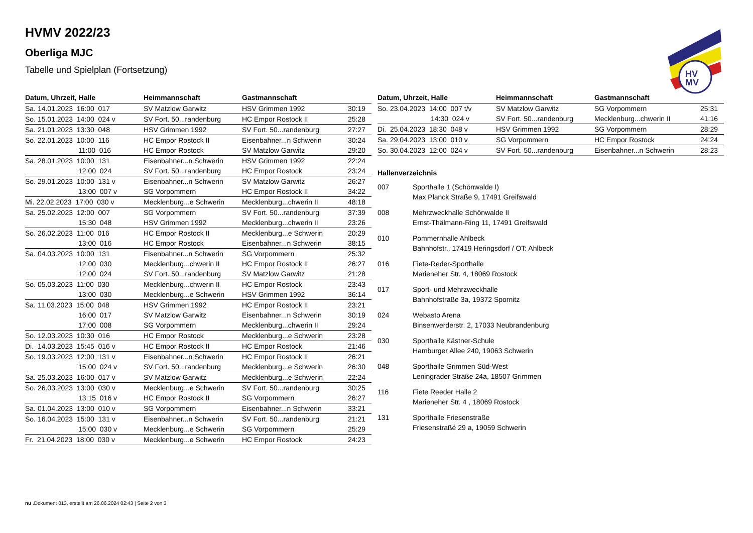HV
MV
HVMV 2022/23
Oberliga MJC
Tabelle und Spielplan (Fortsetzung)
| Datum, Uhrzeit, Halle | Heimmannschaft | Gastmannschaft | |
| --- | --- | --- | --- |
| Sa. 14.01.2023 16:00 017 | SV Matzlow Garwitz | HSV Grimmen 1992 | 30:19 |
| So. 15.01.2023 14:00 024 v | SV Fort. 50...randenburg | HC Empor Rostock II | 25:28 |
| Sa. 21.01.2023 13:30 048 | HSV Grimmen 1992 | SV Fort. 50...randenburg | 27:27 |
| So. 22.01.2023 10:00 116 | HC Empor Rostock II | Eisenbahner...n Schwerin | 30:24 |
| 11:00 016 | HC Empor Rostock | SV Matzlow Garwitz | 29:20 |
| Sa. 28.01.2023 10:00 131 | Eisenbahner...n Schwerin | HSV Grimmen 1992 | 22:24 |
| 12:00 024 | SV Fort. 50...randenburg | HC Empor Rostock | 23:24 |
| So. 29.01.2023 10:00 131 v | Eisenbahner...n Schwerin | SV Matzlow Garwitz | 26:27 |
| 13:00 007 v | SG Vorpommern | HC Empor Rostock II | 34:22 |
| Mi. 22.02.2023 17:00 030 v | Mecklenburg...e Schwerin | Mecklenburg...chwerin II | 48:18 |
| Sa. 25.02.2023 12:00 007 | SG Vorpommern | SV Fort. 50...randenburg | 37:39 |
| 15:30 048 | HSV Grimmen 1992 | Mecklenburg...chwerin II | 23:26 |
| So. 26.02.2023 11:00 016 | HC Empor Rostock II | Mecklenburg...e Schwerin | 20:29 |
| 13:00 016 | HC Empor Rostock | Eisenbahner...n Schwerin | 38:15 |
| Sa. 04.03.2023 10:00 131 | Eisenbahner...n Schwerin | SG Vorpommern | 25:32 |
| 12:00 030 | Mecklenburg...chwerin II | HC Empor Rostock II | 26:27 |
| 12:00 024 | SV Fort. 50...randenburg | SV Matzlow Garwitz | 21:28 |
| So. 05.03.2023 11:00 030 | Mecklenburg...chwerin II | HC Empor Rostock | 23:43 |
| 13:00 030 | Mecklenburg...e Schwerin | HSV Grimmen 1992 | 36:14 |
| Sa. 11.03.2023 15:00 048 | HSV Grimmen 1992 | HC Empor Rostock II | 23:21 |
| 16:00 017 | SV Matzlow Garwitz | Eisenbahner...n Schwerin | 30:19 |
| 17:00 008 | SG Vorpommern | Mecklenburg...chwerin II | 29:24 |
| So. 12.03.2023 10:30 016 | HC Empor Rostock | Mecklenburg...e Schwerin | 23:28 |
| Di. 14.03.2023 15:45 016 v | HC Empor Rostock II | HC Empor Rostock | 21:46 |
| So. 19.03.2023 12:00 131 v | Eisenbahner...n Schwerin | HC Empor Rostock II | 26:21 |
| 15:00 024 v | SV Fort. 50...randenburg | Mecklenburg...e Schwerin | 26:30 |
| Sa. 25.03.2023 16:00 017 v | SV Matzlow Garwitz | Mecklenburg...e Schwerin | 22:24 |
| So. 26.03.2023 13:00 030 v | Mecklenburg...e Schwerin | SV Fort. 50...randenburg | 30:25 |
| 13:15 016 v | HC Empor Rostock II | SG Vorpommern | 26:27 |
| Sa. 01.04.2023 13:00 010 v | SG Vorpommern | Eisenbahner...n Schwerin | 33:21 |
| So. 16.04.2023 15:00 131 v | Eisenbahner...n Schwerin | SV Fort. 50...randenburg | 21:21 |
| 15:00 030 v | Mecklenburg...e Schwerin | SG Vorpommern | 25:29 |
| Fr. 21.04.2023 18:00 030 v | Mecklenburg...e Schwerin | HC Empor Rostock | 24:23 |
| Datum, Uhrzeit, Halle | Heimmannschaft | Gastmannschaft | |
| --- | --- | --- | --- |
| So. 23.04.2023 14:00 007 t/v | SV Matzlow Garwitz | SG Vorpommern | 25:31 |
| 14:30 024 v | SV Fort. 50...randenburg | Mecklenburg...chwerin II | 41:16 |
| Di. 25.04.2023 18:30 048 v | HSV Grimmen 1992 | SG Vorpommern | 28:29 |
| Sa. 29.04.2023 13:00 010 v | SG Vorpommern | HC Empor Rostock | 24:24 |
| So. 30.04.2023 12:00 024 v | SV Fort. 50...randenburg | Eisenbahner...n Schwerin | 28:23 |
Hallenverzeichnis
007 Sporthalle 1 (Schönwalde I)
Max Planck Straße 9, 17491 Greifswald
008 Mehrzweckhalle Schönwalde II
Ernst-Thälmann-Ring 11, 17491 Greifswald
010 Pommernhalle Ahlbeck
Bahnhofstr., 17419 Heringsdorf / OT: Ahlbeck
016 Fiete-Reder-Sporthalle
Marieneher Str. 4, 18069 Rostock
017 Sport- und Mehrzweckhalle
Bahnhofstraße 3a, 19372 Spornitz
024 Webasto Arena
Binsenwerderstr. 2, 17033 Neubrandenburg
030 Sporthalle Kästner-Schule
Hamburger Allee 240, 19063 Schwerin
048 Sporthalle Grimmen Süd-West
Leningrader Straße 24a, 18507 Grimmen
116 Fiete Reeder Halle 2
Marieneher Str. 4 , 18069 Rostock
131 Sporthalle Friesenstraße
Friesenstraßé 29 a, 19059 Schwerin
nu .Dokument 013, erstellt am 26.06.2024 02:43 | Seite 2 von 3